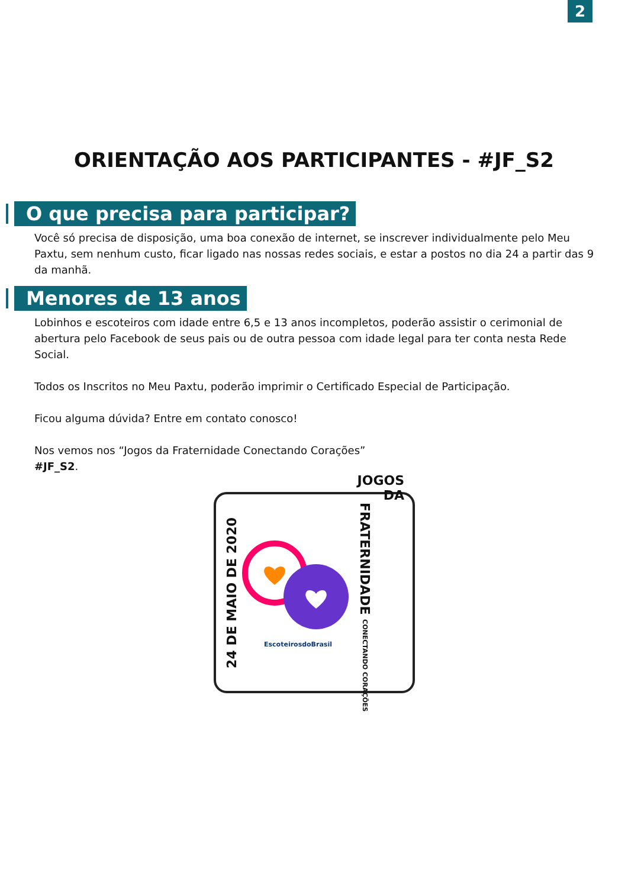2
ORIENTAÇÃO AOS PARTICIPANTES - #JF_S2
O que precisa para participar?
Você só precisa de disposição, uma boa conexão de internet, se inscrever individualmente pelo Meu Paxtu, sem nenhum custo, ficar ligado nas nossas redes sociais, e estar a postos no dia 24 a partir das 9 da manhã.
Menores de 13 anos
Lobinhos e escoteiros com idade entre 6,5 e 13 anos incompletos, poderão assistir o cerimonial de abertura pelo Facebook de seus pais ou de outra pessoa com idade legal para ter conta nesta Rede Social.
Todos os Inscritos no Meu Paxtu, poderão imprimir o Certificado Especial de Participação.
Ficou alguma dúvida? Entre em contato conosco!
Nos vemos nos “Jogos da Fraternidade Conectando Corações”
#JF_S2.
24 DE MAIO DE 2020
EscoteirosdoBrasil
JOGOS DA
FRATERNIDADE CONECTANDO CORAÇÕES